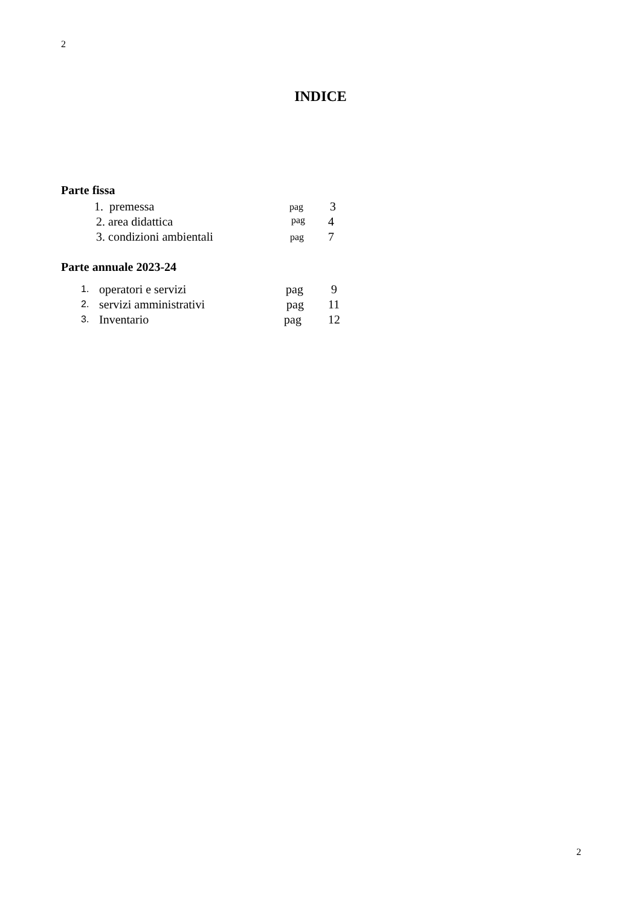2
INDICE
Parte fissa
1. premessa pag 3
2. area didattica pag 4
3. condizioni ambientali pag 7
Parte annuale 2023-24
1. operatori e servizi pag 9
2. servizi amministrativi pag 11
3. Inventario pag 12
2